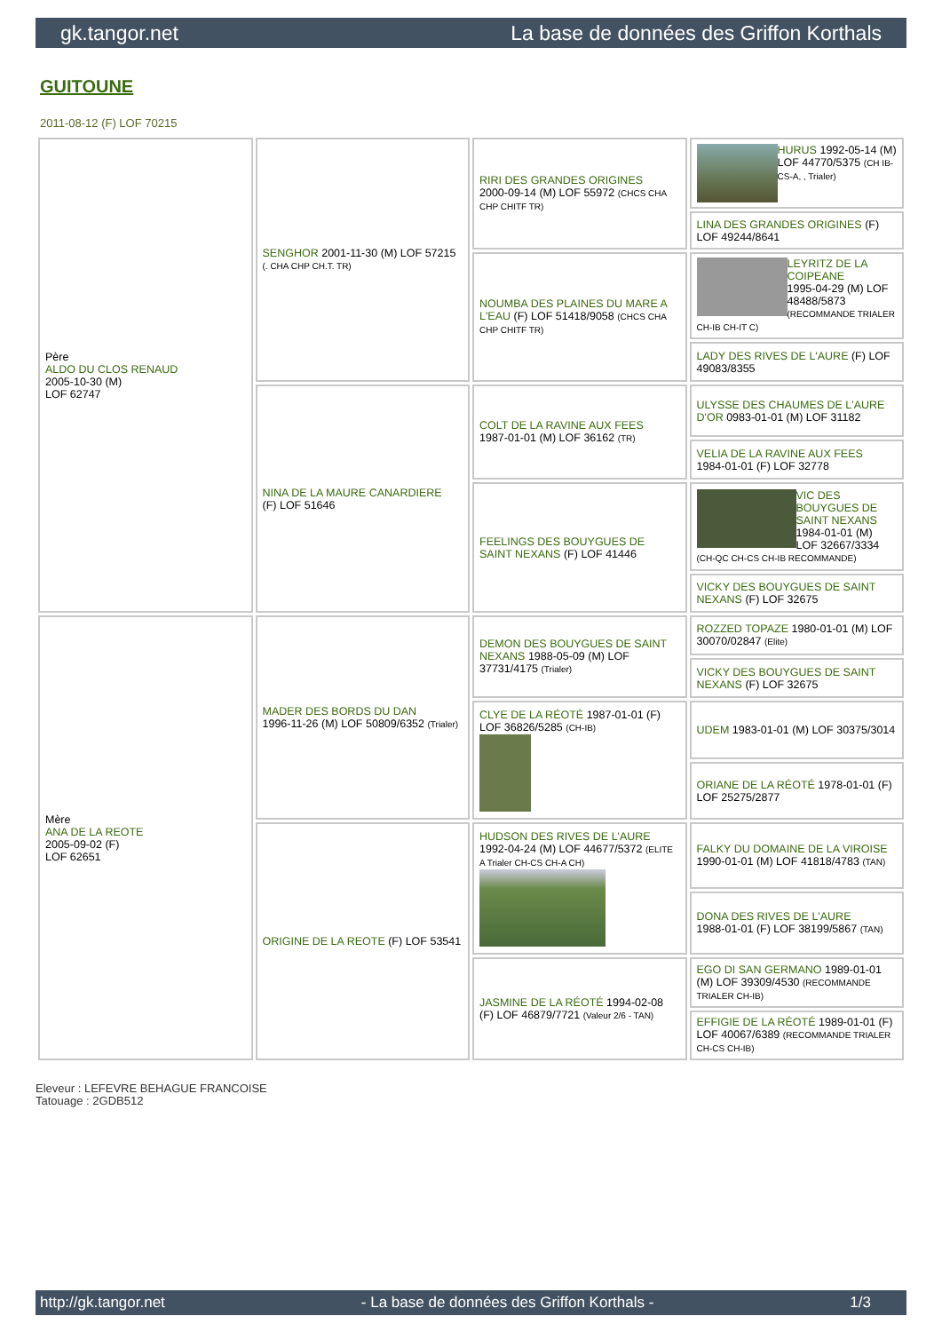gk.tangor.net La base de données des Griffon Korthals
GUITOUNE
2011-08-12 (F) LOF 70215
| Père ALDO DU CLOS RENAUD 2005-10-30 (M) LOF 62747 | SENGHOR 2001-11-30 (M) LOF 57215 (. CHA CHP CH.T. TR) | RIRI DES GRANDES ORIGINES 2000-09-14 (M) LOF 55972 (CHCS CHA CHP CHITF TR) | HURUS 1992-05-14 (M) LOF 44770/5375 (CH IB-CS-A, , Trialer) |
| | | | LINA DES GRANDES ORIGINES (F) LOF 49244/8641 |
| | | NOUMBA DES PLAINES DU MARE A L'EAU (F) LOF 51418/9058 (CHCS CHA CHP CHITF TR) | LEYRITZ DE LA COIPEANE 1995-04-29 (M) LOF 48488/5873 (RECOMMANDE TRIALER CH-IB CH-IT C) |
| | | | LADY DES RIVES DE L'AURE (F) LOF 49083/8355 |
| | NINA DE LA MAURE CANARDIERE (F) LOF 51646 | COLT DE LA RAVINE AUX FEES 1987-01-01 (M) LOF 36162 (TR) | ULYSSE DES CHAUMES DE L'AURE D'OR 0983-01-01 (M) LOF 31182 |
| | | | VELIA DE LA RAVINE AUX FEES 1984-01-01 (F) LOF 32778 |
| | | FEELINGS DES BOUYGUES DE SAINT NEXANS (F) LOF 41446 | VIC DES BOUYGUES DE SAINT NEXANS 1984-01-01 (M) LOF 32667/3334 (CH-QC CH-CS CH-IB RECOMMANDE) |
| | | | VICKY DES BOUYGUES DE SAINT NEXANS (F) LOF 32675 |
| Mère ANA DE LA REOTE 2005-09-02 (F) LOF 62651 | MADER DES BORDS DU DAN 1996-11-26 (M) LOF 50809/6352 (Trialer) | DEMON DES BOUYGUES DE SAINT NEXANS 1988-05-09 (M) LOF 37731/4175 (Trialer) | ROZZED TOPAZE 1980-01-01 (M) LOF 30070/02847 (Elite) |
| | | | VICKY DES BOUYGUES DE SAINT NEXANS (F) LOF 32675 |
| | | CLYE DE LA RÉOTÉ 1987-01-01 (F) LOF 36826/5285 (CH-IB) | UDEM 1983-01-01 (M) LOF 30375/3014 |
| | | | ORIANE DE LA RÉOTÉ 1978-01-01 (F) LOF 25275/2877 |
| | ORIGINE DE LA REOTE (F) LOF 53541 | HUDSON DES RIVES DE L'AURE 1992-04-24 (M) LOF 44677/5372 (ELITE A Trialer CH-CS CH-A CH) | FALKY DU DOMAINE DE LA VIROISE 1990-01-01 (M) LOF 41818/4783 (TAN) |
| | | | DONA DES RIVES DE L'AURE 1988-01-01 (F) LOF 38199/5867 (TAN) |
| | | JASMINE DE LA RÉOTÉ 1994-02-08 (F) LOF 46879/7721 (Valeur 2/6 - TAN) | EGO DI SAN GERMANO 1989-01-01 (M) LOF 39309/4530 (RECOMMANDE TRIALER CH-IB) |
| | | | EFFIGIE DE LA RÉOTÉ 1989-01-01 (F) LOF 40067/6389 (RECOMMANDE TRIALER CH-CS CH-IB) |
Eleveur : LEFEVRE BEHAGUE FRANCOISE
Tatouage : 2GDB512
http://gk.tangor.net - La base de données des Griffon Korthals - 1/3